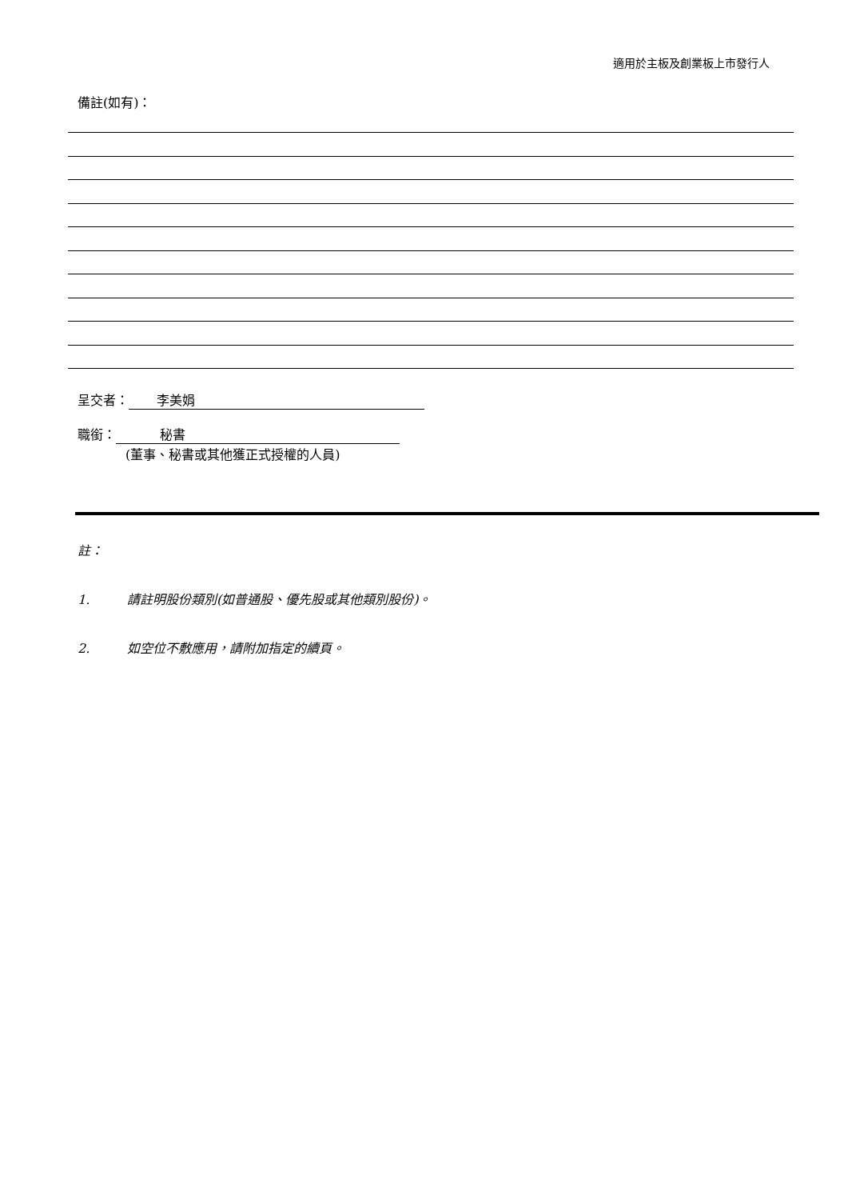適用於主板及創業板上市發行人
備註(如有)：
呈交者： 李美娟
職銜： 秘書
(董事、秘書或其他獲正式授權的人員)
註：
1. 請註明股份類別(如普通股、優先股或其他類別股份)。
2. 如空位不敷應用，請附加指定的續頁。